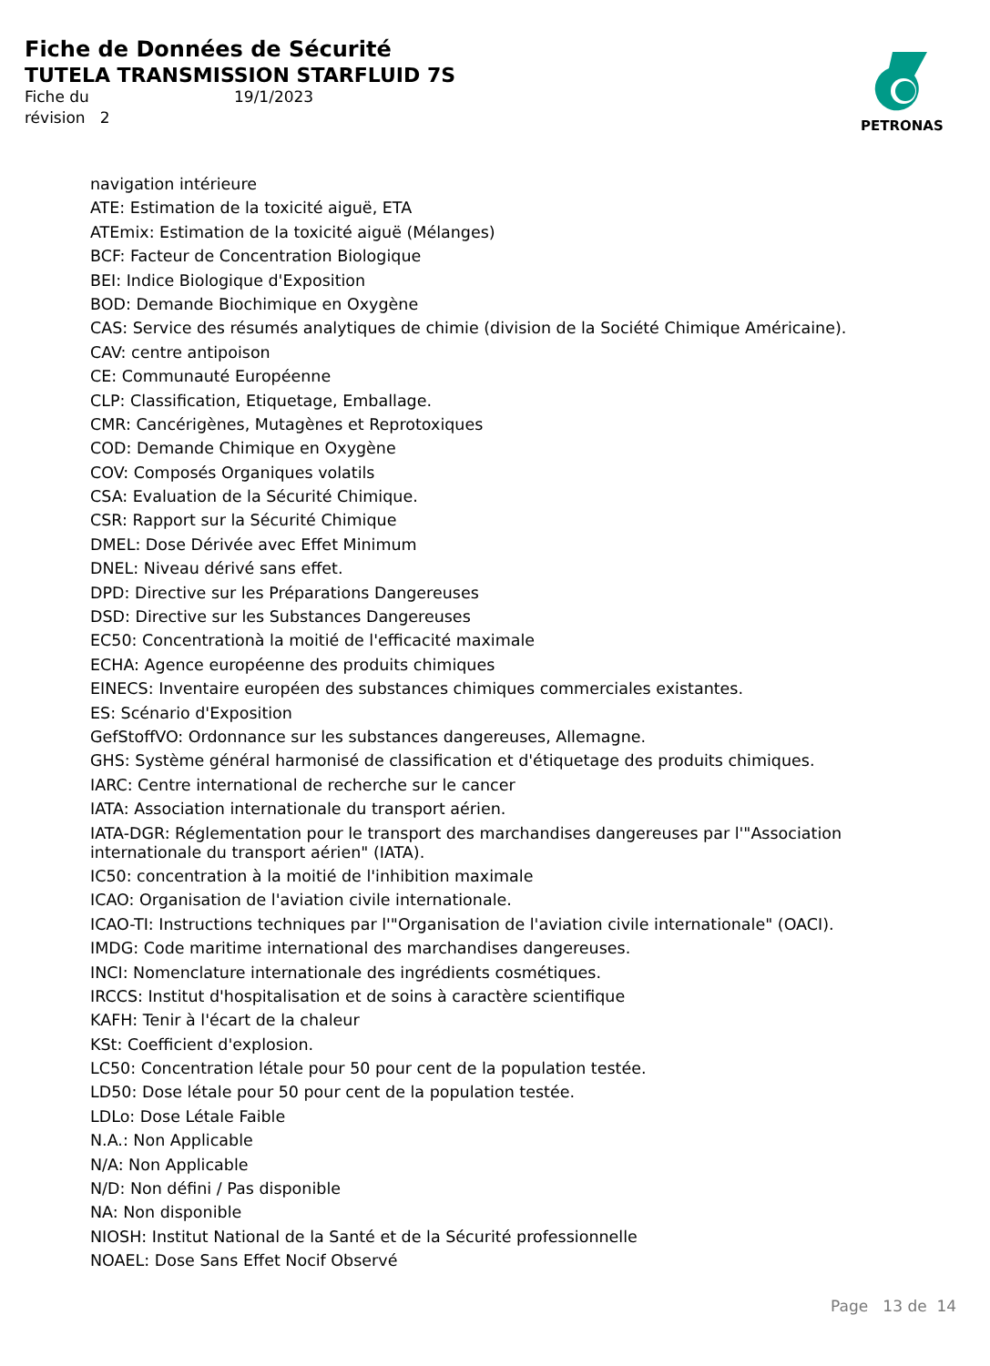Fiche de Données de Sécurité
TUTELA TRANSMISSION STARFLUID 7S
Fiche du 19/1/2023
révision 2
PETRONAS
navigation intérieure
ATE: Estimation de la toxicité aiguë, ETA
ATEmix: Estimation de la toxicité aiguë (Mélanges)
BCF: Facteur de Concentration Biologique
BEI: Indice Biologique d'Exposition
BOD: Demande Biochimique en Oxygène
CAS: Service des résumés analytiques de chimie (division de la Société Chimique Américaine).
CAV: centre antipoison
CE: Communauté Européenne
CLP: Classification, Etiquetage, Emballage.
CMR: Cancérigènes, Mutagènes et Reprotoxiques
COD: Demande Chimique en Oxygène
COV: Composés Organiques volatils
CSA: Evaluation de la Sécurité Chimique.
CSR: Rapport sur la Sécurité Chimique
DMEL: Dose Dérivée avec Effet Minimum
DNEL: Niveau dérivé sans effet.
DPD: Directive sur les Préparations Dangereuses
DSD: Directive sur les Substances Dangereuses
EC50: Concentrationà la moitié de l'efficacité maximale
ECHA: Agence européenne des produits chimiques
EINECS: Inventaire européen des substances chimiques commerciales existantes.
ES: Scénario d'Exposition
GefStoffVO: Ordonnance sur les substances dangereuses, Allemagne.
GHS: Système général harmonisé de classification et d'étiquetage des produits chimiques.
IARC: Centre international de recherche sur le cancer
IATA: Association internationale du transport aérien.
IATA-DGR: Réglementation pour le transport des marchandises dangereuses par l'"Association internationale du transport aérien" (IATA).
IC50: concentration à la moitié de l'inhibition maximale
ICAO: Organisation de l'aviation civile internationale.
ICAO-TI: Instructions techniques par l'"Organisation de l'aviation civile internationale" (OACI).
IMDG: Code maritime international des marchandises dangereuses.
INCI: Nomenclature internationale des ingrédients cosmétiques.
IRCCS: Institut d'hospitalisation et de soins à caractère scientifique
KAFH: Tenir à l'écart de la chaleur
KSt: Coefficient d'explosion.
LC50: Concentration létale pour 50 pour cent de la population testée.
LD50: Dose létale pour 50 pour cent de la population testée.
LDLo: Dose Létale Faible
N.A.: Non Applicable
N/A: Non Applicable
N/D: Non défini / Pas disponible
NA: Non disponible
NIOSH: Institut National de la Santé et de la Sécurité professionnelle
NOAEL: Dose Sans Effet Nocif Observé
Page 13 de 14